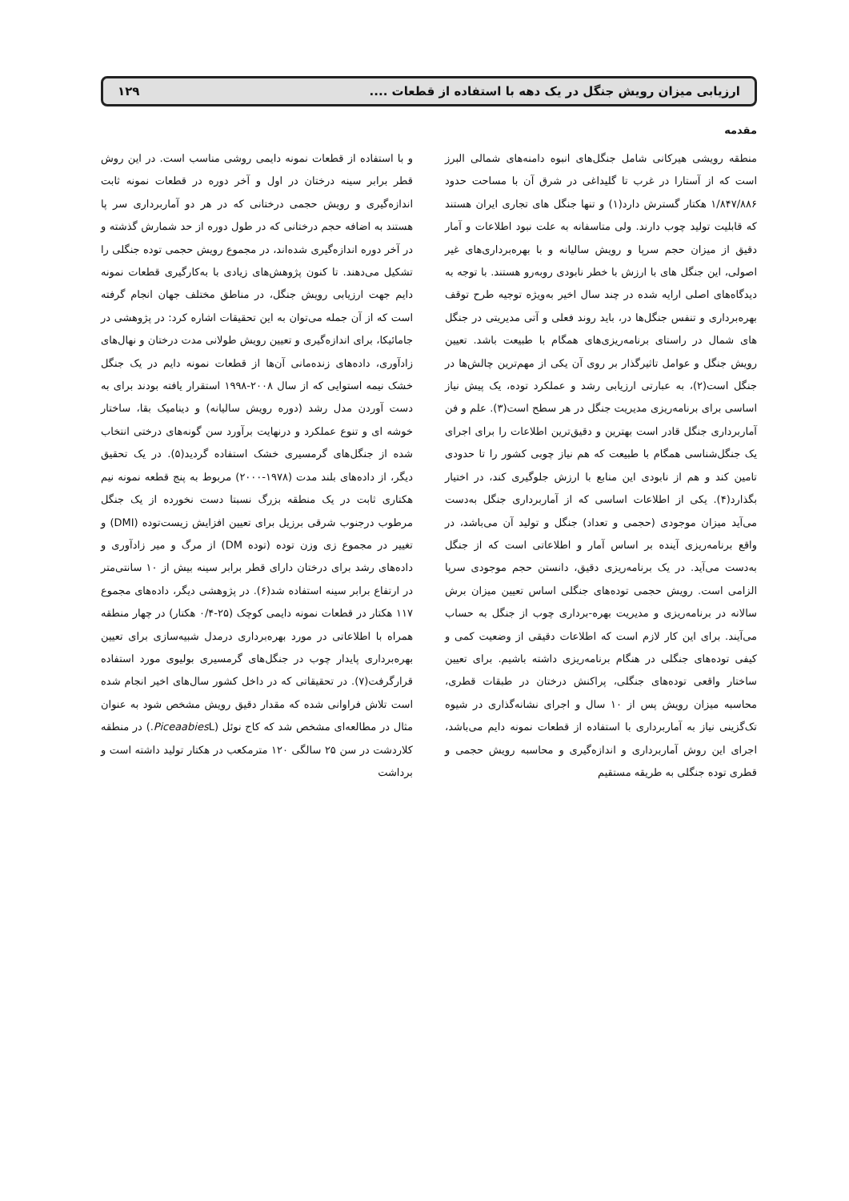ارزیابی میزان رویش جنگل در یک دهه با استفاده از قطعات .... ۱۲۹
مقدمه
منطقه رویشی هیرکانی شامل جنگل‌های انبوه دامنه‌های شمالی البرز است که از آستارا در غرب تا گلیداغی در شرق آن با مساحت حدود ۱/۸۴۷/۸۸۶ هکتار گسترش دارد(۱) و تنها جنگل های تجاری ایران هستند که قابلیت تولید چوب دارند. ولی متاسفانه به علت نبود اطلاعات و آمار دقیق از میزان حجم سرپا و رویش سالیانه و با بهره‌برداری‌های غیر اصولی، این جنگل های با ارزش با خطر نابودی روبه‌رو هستند. با توجه به دیدگاه‌های اصلی ارایه شده در چند سال اخیر به‌ویژه توجیه طرح توقف بهره‌برداری و تنفس جنگل‌ها در، باید روند فعلی و آتی مدیریتی در جنگل های شمال در راستای برنامه‌ریزی‌های همگام با طبیعت باشد. تعیین رویش جنگل و عوامل تاثیرگذار بر روی آن یکی از مهم‌ترین چالش‌ها در جنگل است(۲)، به عبارتی ارزیابی رشد و عملکرد توده، یک پیش نیاز اساسی برای برنامه‌ریزی مدیریت جنگل در هر سطح است(۳). علم و فن آماربرداری جنگل قادر است بهترین و دقیق‌ترین اطلاعات را برای اجرای یک جنگل‌شناسی همگام با طبیعت که هم نیاز چوبی کشور را تا حدودی تامین کند و هم از نابودی این منابع با ارزش جلوگیری کند، در اختیار بگذارد(۴). یکی از اطلاعات اساسی که از آماربرداری جنگل به‌دست می‌آید میزان موجودی (حجمی و تعداد) جنگل و تولید آن می‌باشد، در واقع برنامه‌ریزی آینده بر اساس آمار و اطلاعاتی است که از جنگل به‌دست می‌آید. در یک برنامه‌ریزی دقیق، دانستن حجم موجودی سرپا الزامی است. رویش حجمی توده‌های جنگلی اساس تعیین میزان برش سالانه در برنامه‌ریزی و مدیریت بهره-برداری چوب از جنگل به حساب می‌آیند. برای این کار لازم است که اطلاعات دقیقی از وضعیت کمی و کیفی توده‌های جنگلی در هنگام برنامه‌ریزی داشته باشیم. برای تعیین ساختار واقعی توده‌های جنگلی، پراکنش درختان در طبقات قطری، محاسبه میزان رویش پس از ۱۰ سال و اجرای نشانه‌گذاری در شیوه تک‌گزینی نیاز به آماربرداری با استفاده از قطعات نمونه دایم می‌باشد، اجرای این روش آماربرداری و اندازه‌گیری و محاسبه رویش حجمی و قطری توده جنگلی به طریقه مستقیم
و با استفاده از قطعات نمونه دایمی روشی مناسب است. در این روش قطر برابر سینه درختان در اول و آخر دوره در قطعات نمونه ثابت اندازه‌گیری و رویش حجمی درختانی که در هر دو آماربرداری سر پا هستند به اضافه حجم درختانی که در طول دوره از حد شمارش گذشته و در آخر دوره اندازه‌گیری شده‌اند، در مجموع رویش حجمی توده جنگلی را تشکیل می‌دهند. تا کنون پژوهش‌های زیادی با به‌کارگیری قطعات نمونه دایم جهت ارزیابی رویش جنگل، در مناطق مختلف جهان انجام گرفته است که از آن جمله می‌توان به این تحقیقات اشاره کرد: در پژوهشی در جامائیکا، برای اندازه‌گیری و تعیین رویش طولانی مدت درختان و نهال‌های زادآوری، داده‌های زنده‌مانی آن‌ها از قطعات نمونه دایم در یک جنگل خشک نیمه استوایی که از سال ۲۰۰۸-۱۹۹۸ استقرار یافته بودند برای به دست آوردن مدل رشد (دوره رویش سالیانه) و دینامیک بقا، ساختار خوشه ای و تنوع عملکرد و درنهایت برآورد سن گونه‌های درختی انتخاب شده از جنگل‌های گرمسیری خشک استفاده گردید(۵). در یک تحقیق دیگر، از داده‌های بلند مدت (۱۹۷۸-۲۰۰۰) مربوط به پنج قطعه نمونه نیم هکتاری ثابت در یک منطقه بزرگ نسبتا دست نخورده از یک جنگل مرطوب درجنوب شرقی برزیل برای تعیین افزایش زیست‌توده (DMI) و تغییر در مجموع زی وزن توده (توده DM) از مرگ و میر زادآوری و داده‌های رشد برای درختان دارای قطر برابر سینه بیش از ۱۰ سانتی‌متر در ارتفاع برابر سینه استفاده شد(۶). در پژوهشی دیگر، داده‌های مجموع ۱۱۷ هکتار در قطعات نمونه دایمی کوچک (۲۵-۰/۴ هکتار) در چهار منطقه همراه با اطلاعاتی در مورد بهره‌برداری درمدل شبیه‌سازی برای تعیین بهره‌برداری پایدار چوب در جنگل‌های گرمسیری بولیوی مورد استفاده قرارگرفت(۷). در تحقیقاتی که در داخل کشور سال‌های اخیر انجام شده است تلاش فراوانی شده که مقدار دقیق رویش مشخص شود به عنوان مثال در مطالعه‌ای مشخص شد که کاج نوئل (Piceaabies L.) در منطقه کلاردشت در سن ۲۵ سالگی ۱۲۰ مترمکعب در هکتار تولید داشته است و برداشت